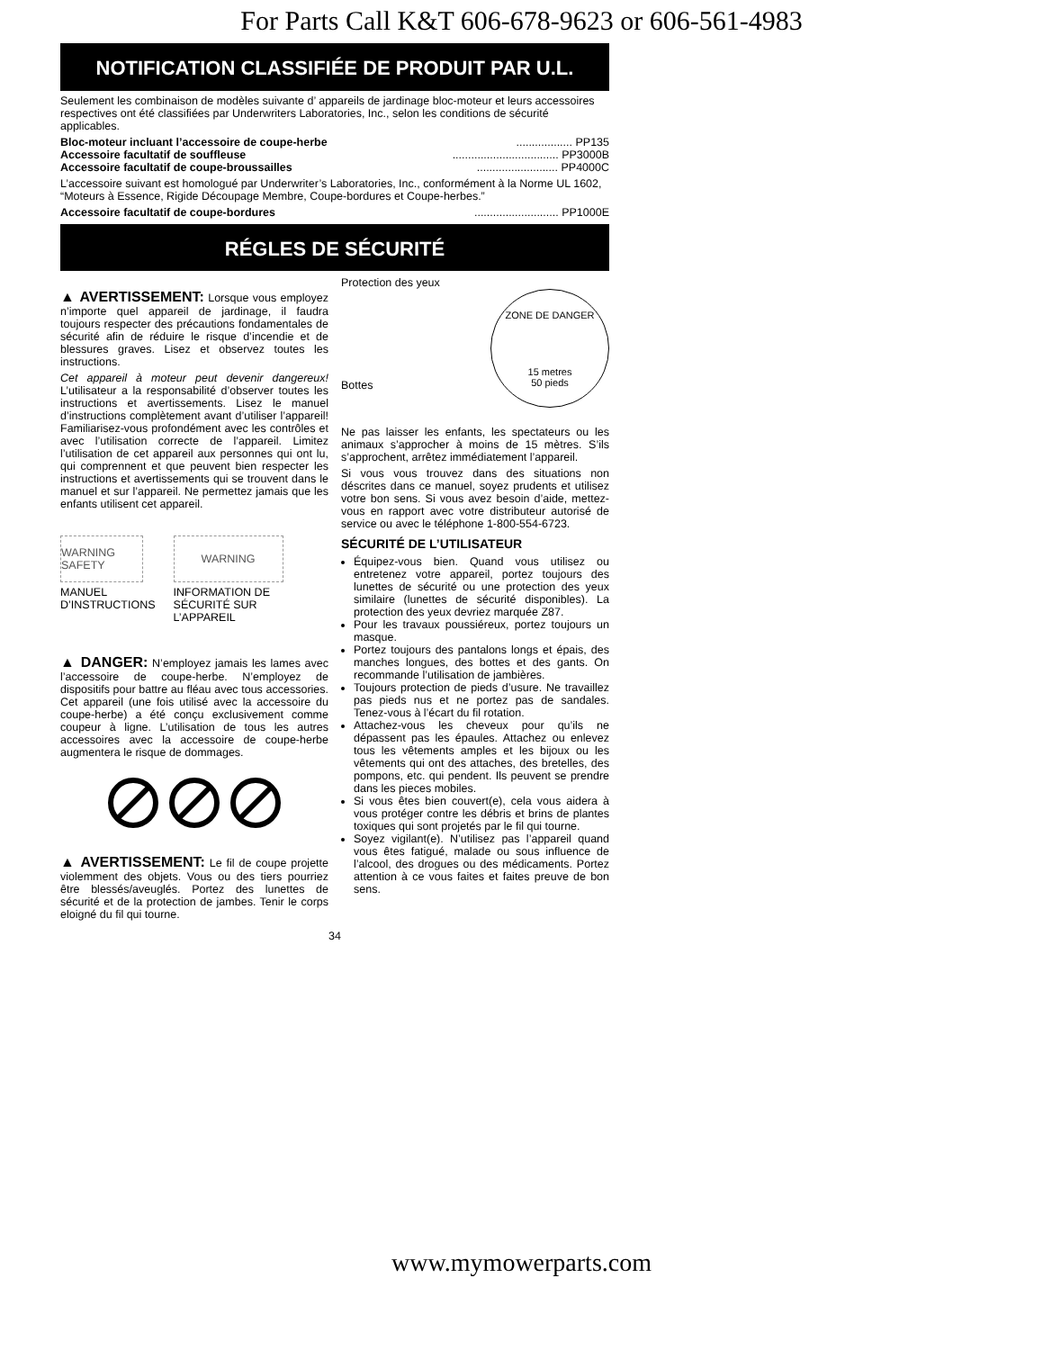For Parts Call K&T 606-678-9623 or 606-561-4983
NOTIFICATION CLASSIFIÉE DE PRODUIT PAR U.L.
Seulement les combinaison de modèles suivante d’ appareils de jardinage bloc-moteur et leurs accessoires respectives ont été classifiées par Underwriters Laboratories, Inc., selon les conditions de sécurité applicables.
Bloc-moteur incluant l’accessoire de coupe-herbe.................. PP135
Accessoire facultatif de souffleuse.................................. PP3000B
Accessoire facultatif de coupe-broussailles.......................... PP4000C
L’accessoire suivant est homologué par Underwriter’s Laboratories, Inc., conformément à la Norme UL 1602, “Moteurs à Essence, Rigide Découpage Membre, Coupe-bordures et Coupe-herbes.”
Accessoire facultatif de coupe-bordures........................... PP1000E
RÉGLES DE SÉCURITÉ
▲ AVERTISSEMENT: Lorsque vous employez n’importe quel appareil de jardinage, il faudra toujours respecter des précautions fondamentales de sécurité afin de réduire le risque d’incendie et de blessures graves. Lisez et observez toutes les instructions.
Cet appareil à moteur peut devenir dangereux! L’utilisateur a la responsabilité d’observer toutes les instructions et avertissements. Lisez le manuel d’instructions complètement avant d’utiliser l’appareil! Familiarisez-vous profondément avec les contrôles et avec l’utilisation correcte de l’appareil. Limitez l’utilisation de cet appareil aux personnes qui ont lu, qui comprennent et que peuvent bien respecter les instructions et avertissements qui se trouvent dans le manuel et sur l’appareil. Ne permettez jamais que les enfants utilisent cet appareil.
WARNING SAFETY
MANUEL
D’INSTRUCTIONS
WARNING
INFORMATION DE
SÉCURITÉ SUR
L’APPAREIL
▲ DANGER: N’employez jamais les lames avec l’accessoire de coupe-herbe. N’employez de dispositifs pour battre au fléau avec tous accessories. Cet appareil (une fois utilisé avec la accessoire du coupe-herbe) a été conçu exclusivement comme coupeur à ligne. L’utilisation de tous les autres accessoires avec la accessoire de coupe-herbe augmentera le risque de dommages.
▲ AVERTISSEMENT: Le fil de coupe projette violemment des objets. Vous ou des tiers pourriez être blessés/aveuglés. Portez des lunettes de sécurité et de la protection de jambes. Tenir le corps eloigné du fil qui tourne.
Protection des yeux
Bottes
ZONE DE DANGER
15 metres
50 pieds
Ne pas laisser les enfants, les spectateurs ou les animaux s’approcher à moins de 15 mètres. S’ils s’approchent, arrêtez immédiatement l’appareil.
Si vous vous trouvez dans des situations non déscrites dans ce manuel, soyez prudents et utilisez votre bon sens. Si vous avez besoin d’aide, mettez-vous en rapport avec votre distributeur autorisé de service ou avec le téléphone 1-800-554-6723.
SÉCURITÉ DE L’UTILISATEUR
Équipez-vous bien. Quand vous utilisez ou entretenez votre appareil, portez toujours des lunettes de sécurité ou une protection des yeux similaire (lunettes de sécurité disponibles). La protection des yeux devriez marquée Z87.
Pour les travaux poussiéreux, portez toujours un masque.
Portez toujours des pantalons longs et épais, des manches longues, des bottes et des gants. On recommande l’utilisation de jambières.
Toujours protection de pieds d’usure. Ne travaillez pas pieds nus et ne portez pas de sandales. Tenez-vous à l’écart du fil rotation.
Attachez-vous les cheveux pour qu’ils ne dépassent pas les épaules. Attachez ou enlevez tous les vêtements amples et les bijoux ou les vêtements qui ont des attaches, des bretelles, des pompons, etc. qui pendent. Ils peuvent se prendre dans les pieces mobiles.
Si vous êtes bien couvert(e), cela vous aidera à vous protéger contre les débris et brins de plantes toxiques qui sont projetés par le fil qui tourne.
Soyez vigilant(e). N’utilisez pas l’appareil quand vous êtes fatigué, malade ou sous influence de l’alcool, des drogues ou des médicaments. Portez attention à ce vous faites et faites preuve de bon sens.
34
www.mymowerparts.com